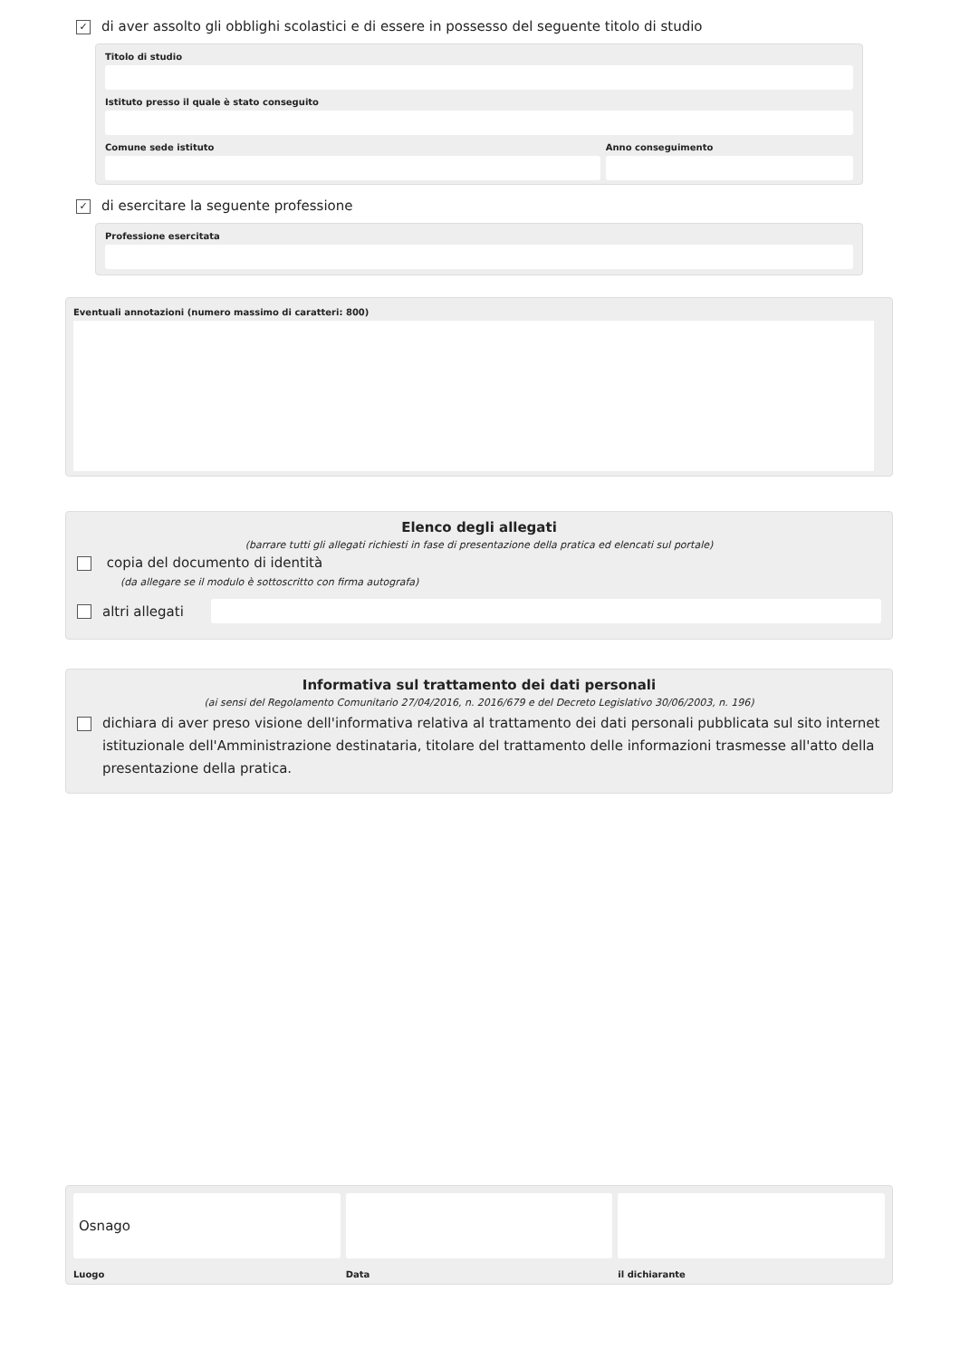✓ di aver assolto gli obblighi scolastici e di essere in possesso del seguente titolo di studio
Titolo di studio
Istituto presso il quale è stato conseguito
Comune sede istituto Anno conseguimento
✓ di esercitare la seguente professione
Professione esercitata
Eventuali annotazioni (numero massimo di caratteri: 800)
Elenco degli allegati
(barrare tutti gli allegati richiesti in fase di presentazione della pratica ed elencati sul portale)
copia del documento di identità
(da allegare se il modulo è sottoscritto con firma autografa)
altri allegati
Informativa sul trattamento dei dati personali
(ai sensi del Regolamento Comunitario 27/04/2016, n. 2016/679 e del Decreto Legislativo 30/06/2003, n. 196)
dichiara di aver preso visione dell'informativa relativa al trattamento dei dati personali pubblicata sul sito internet istituzionale dell'Amministrazione destinataria, titolare del trattamento delle informazioni trasmesse all'atto della presentazione della pratica.
Osnago
Luogo
Data il dichiarante